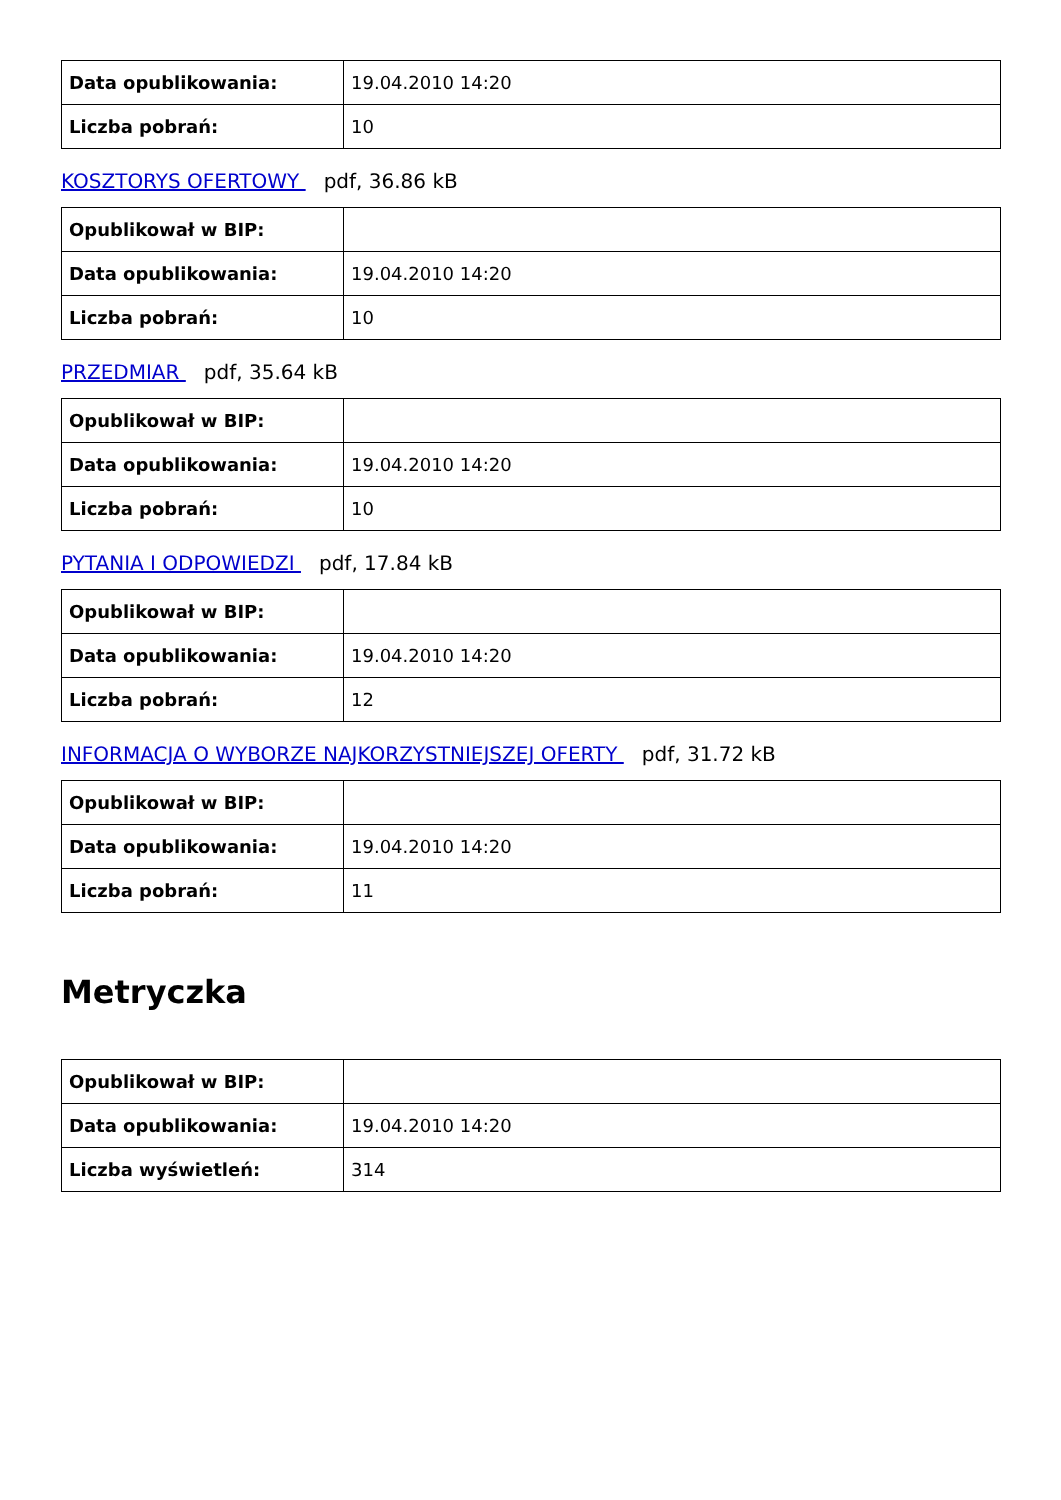| Data opublikowania: | 19.04.2010 14:20 |
| Liczba pobrań: | 10 |
KOSZTORYS OFERTOWY pdf, 36.86 kB
| Opublikował w BIP: | |
| Data opublikowania: | 19.04.2010 14:20 |
| Liczba pobrań: | 10 |
PRZEDMIAR pdf, 35.64 kB
| Opublikował w BIP: | |
| Data opublikowania: | 19.04.2010 14:20 |
| Liczba pobrań: | 10 |
PYTANIA I ODPOWIEDZI pdf, 17.84 kB
| Opublikował w BIP: | |
| Data opublikowania: | 19.04.2010 14:20 |
| Liczba pobrań: | 12 |
INFORMACJA O WYBORZE NAJKORZYSTNIEJSZEJ OFERTY pdf, 31.72 kB
| Opublikował w BIP: | |
| Data opublikowania: | 19.04.2010 14:20 |
| Liczba pobrań: | 11 |
Metryczka
| Opublikował w BIP: | |
| Data opublikowania: | 19.04.2010 14:20 |
| Liczba wyświetleń: | 314 |